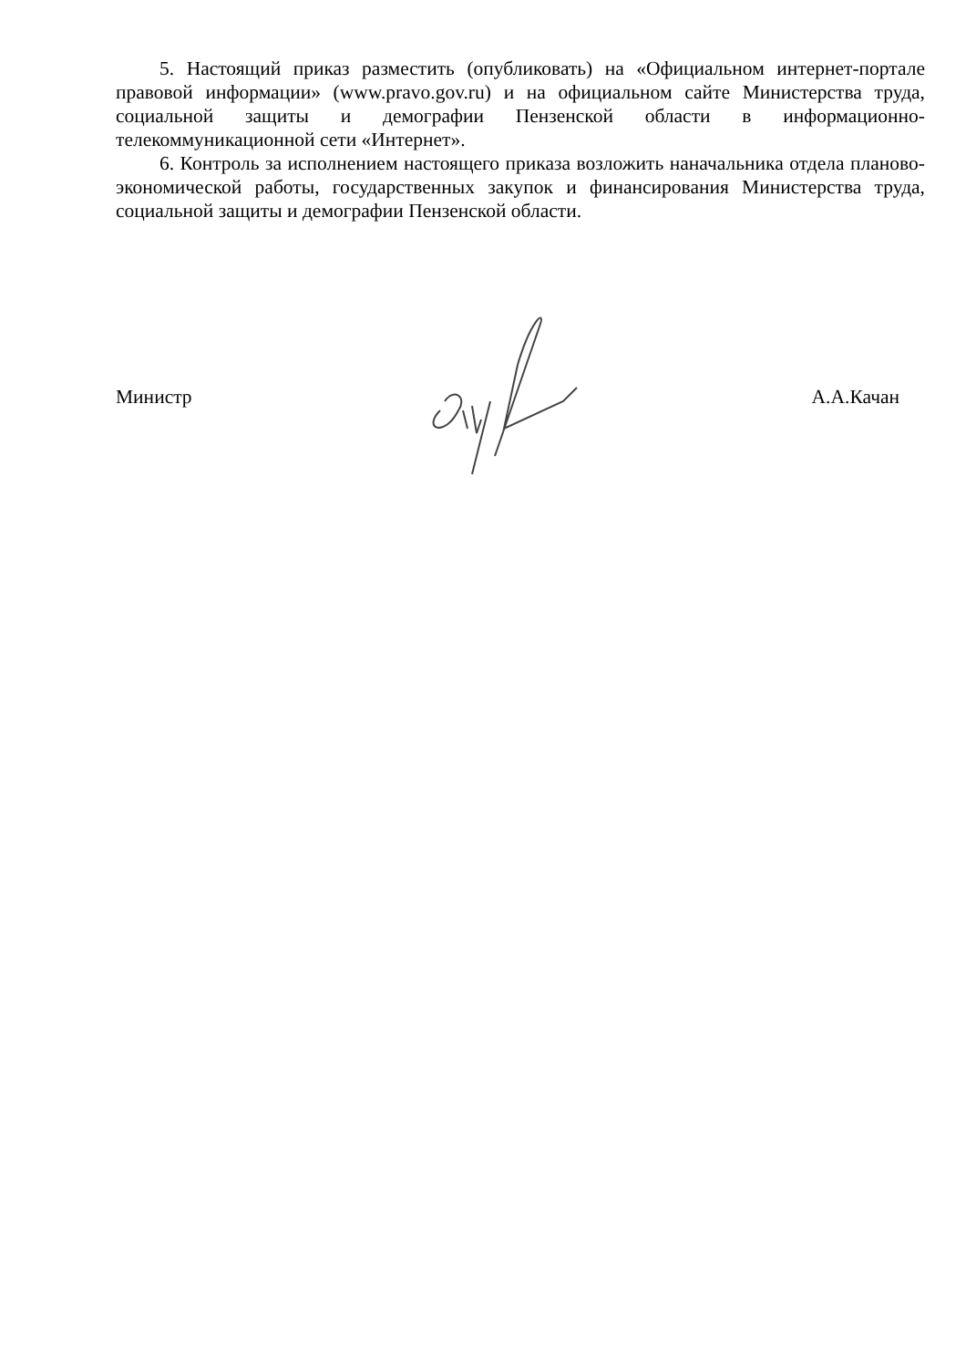5. Настоящий приказ разместить (опубликовать) на «Официальном интернет-портале правовой информации» (www.pravo.gov.ru) и на официальном сайте Министерства труда, социальной защиты и демографии Пензенской области в информационно-телекоммуникационной сети «Интернет».
6. Контроль за исполнением настоящего приказа возложить наначальника отдела планово-экономической работы, государственных закупок и финансирования Министерства труда, социальной защиты и демографии Пензенской области.
Министр А.А.Качан